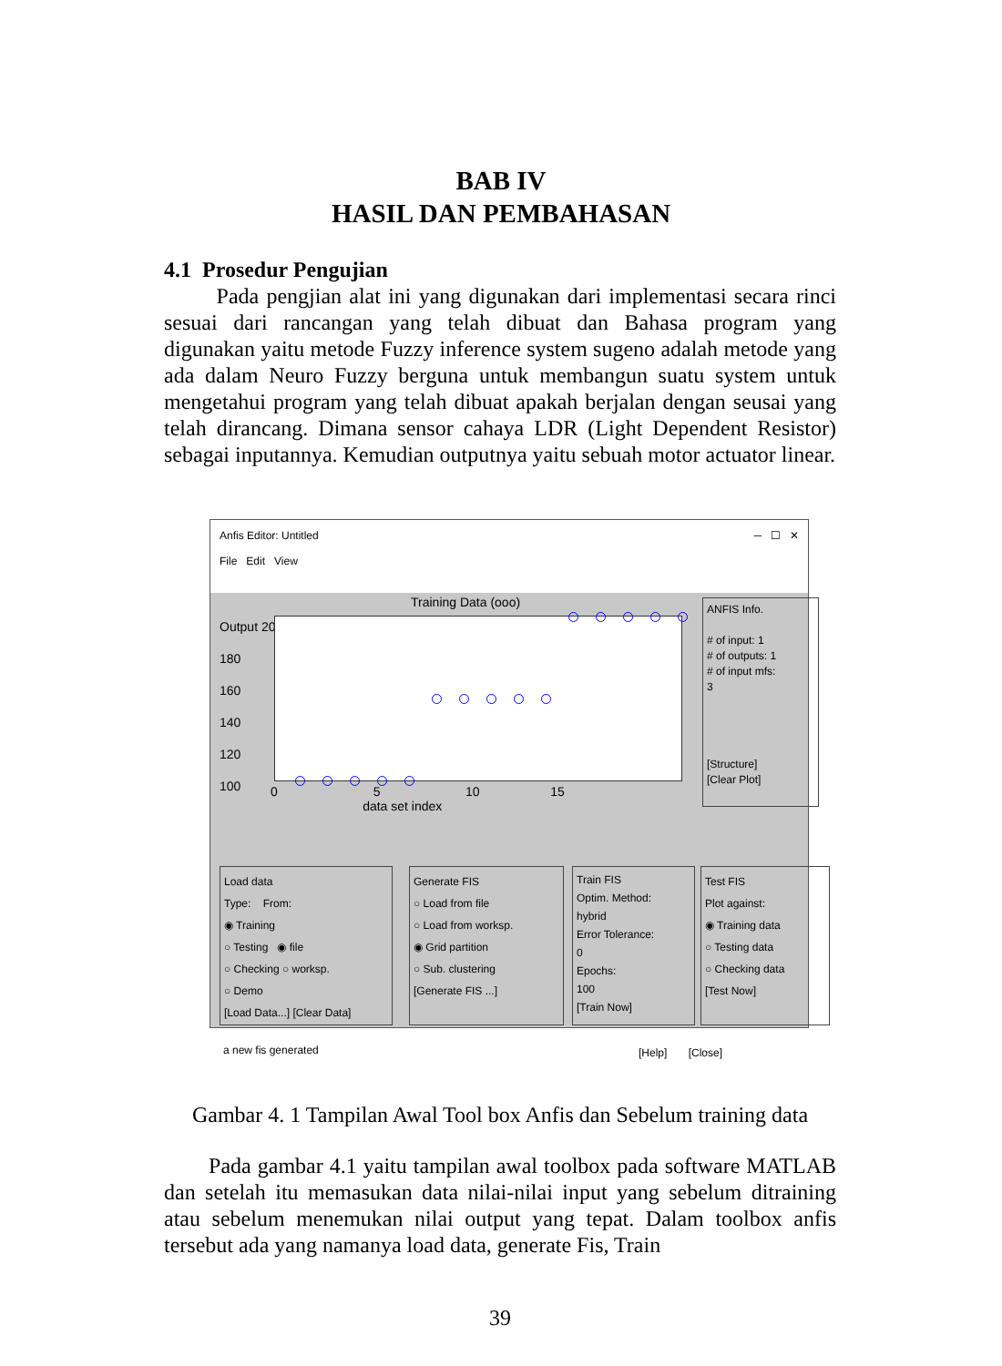BAB IV
HASIL DAN PEMBAHASAN
4.1 Prosedur Pengujian
Pada pengjian alat ini yang digunakan dari implementasi secara rinci sesuai dari rancangan yang telah dibuat dan Bahasa program yang digunakan yaitu metode Fuzzy inference system sugeno adalah metode yang ada dalam Neuro Fuzzy berguna untuk membangun suatu system untuk mengetahui program yang telah dibuat apakah berjalan dengan seusai yang telah dirancang. Dimana sensor cahaya LDR (Light Dependent Resistor) sebagai inputannya. Kemudian outputnya yaitu sebuah motor actuator linear.
Anfis Editor: Untitled ─ ☐ ✕
File Edit View
Training Data (ooo)
Output 200
180
160
140
120
100
0 5 10 15
data set index
ANFIS Info.
# of input: 1
# of outputs: 1
# of input mfs:
3
[Structure]
[Clear Plot]
Load data
Type: From:
◉ Training
○ Testing ◉ file
○ Checking ○ worksp.
○ Demo
[Load Data...] [Clear Data]
Generate FIS
○ Load from file
○ Load from worksp.
◉ Grid partition
○ Sub. clustering
[Generate FIS ...]
Train FIS
Optim. Method:
hybrid
Error Tolerance:
0
Epochs:
100
[Train Now]
Test FIS
Plot against:
◉ Training data
○ Testing data
○ Checking data
[Test Now]
a new fis generated [Help] [Close]
Gambar 4. 1 Tampilan Awal Tool box Anfis dan Sebelum training data
Pada gambar 4.1 yaitu tampilan awal toolbox pada software MATLAB dan setelah itu memasukan data nilai-nilai input yang sebelum ditraining atau sebelum menemukan nilai output yang tepat. Dalam toolbox anfis tersebut ada yang namanya load data, generate Fis, Train
39